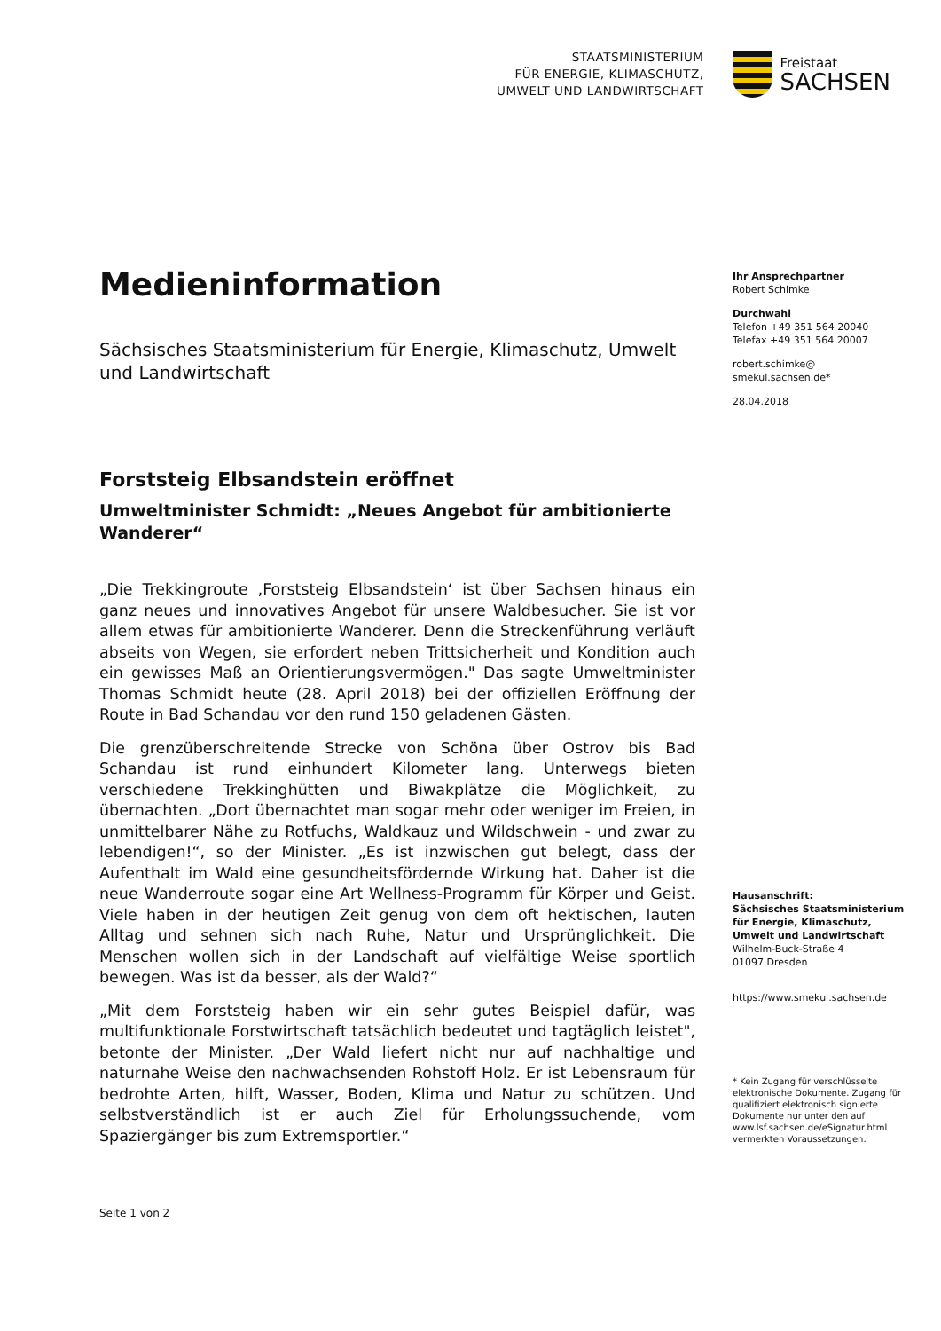STAATSMINISTERIUM
FÜR ENERGIE, KLIMASCHUTZ,
UMWELT UND LANDWIRTSCHAFT
Freistaat
SACHSEN
Medieninformation
Sächsisches Staatsministerium für Energie, Klimaschutz, Umwelt und Landwirtschaft
Forststeig Elbsandstein eröffnet
Umweltminister Schmidt: „Neues Angebot für ambitionierte Wanderer“
„Die Trekkingroute ‚Forststeig Elbsandstein‘ ist über Sachsen hinaus ein ganz neues und innovatives Angebot für unsere Waldbesucher. Sie ist vor allem etwas für ambitionierte Wanderer. Denn die Streckenführung verläuft abseits von Wegen, sie erfordert neben Trittsicherheit und Kondition auch ein gewisses Maß an Orientierungsvermögen." Das sagte Umweltminister Thomas Schmidt heute (28. April 2018) bei der offiziellen Eröffnung der Route in Bad Schandau vor den rund 150 geladenen Gästen.
Die grenzüberschreitende Strecke von Schöna über Ostrov bis Bad Schandau ist rund einhundert Kilometer lang. Unterwegs bieten verschiedene Trekkinghütten und Biwakplätze die Möglichkeit, zu übernachten. „Dort übernachtet man sogar mehr oder weniger im Freien, in unmittelbarer Nähe zu Rotfuchs, Waldkauz und Wildschwein - und zwar zu lebendigen!“, so der Minister. „Es ist inzwischen gut belegt, dass der Aufenthalt im Wald eine gesundheitsfördernde Wirkung hat. Daher ist die neue Wanderroute sogar eine Art Wellness-Programm für Körper und Geist. Viele haben in der heutigen Zeit genug von dem oft hektischen, lauten Alltag und sehnen sich nach Ruhe, Natur und Ursprünglichkeit. Die Menschen wollen sich in der Landschaft auf vielfältige Weise sportlich bewegen. Was ist da besser, als der Wald?“
„Mit dem Forststeig haben wir ein sehr gutes Beispiel dafür, was multifunktionale Forstwirtschaft tatsächlich bedeutet und tagtäglich leistet", betonte der Minister. „Der Wald liefert nicht nur auf nachhaltige und naturnahe Weise den nachwachsenden Rohstoff Holz. Er ist Lebensraum für bedrohte Arten, hilft, Wasser, Boden, Klima und Natur zu schützen. Und selbstverständlich ist er auch Ziel für Erholungssuchende, vom Spaziergänger bis zum Extremsportler.“
Ihr Ansprechpartner
Robert Schimke
Durchwahl
Telefon +49 351 564 20040
Telefax +49 351 564 20007
robert.schimke@
smekul.sachsen.de*
28.04.2018
Hausanschrift:
Sächsisches Staatsministerium für Energie, Klimaschutz, Umwelt und Landwirtschaft
Wilhelm-Buck-Straße 4
01097 Dresden
https://www.smekul.sachsen.de
* Kein Zugang für verschlüsselte elektronische Dokumente. Zugang für qualifiziert elektronisch signierte Dokumente nur unter den auf www.lsf.sachsen.de/eSignatur.html vermerkten Voraussetzungen.
Seite 1 von 2